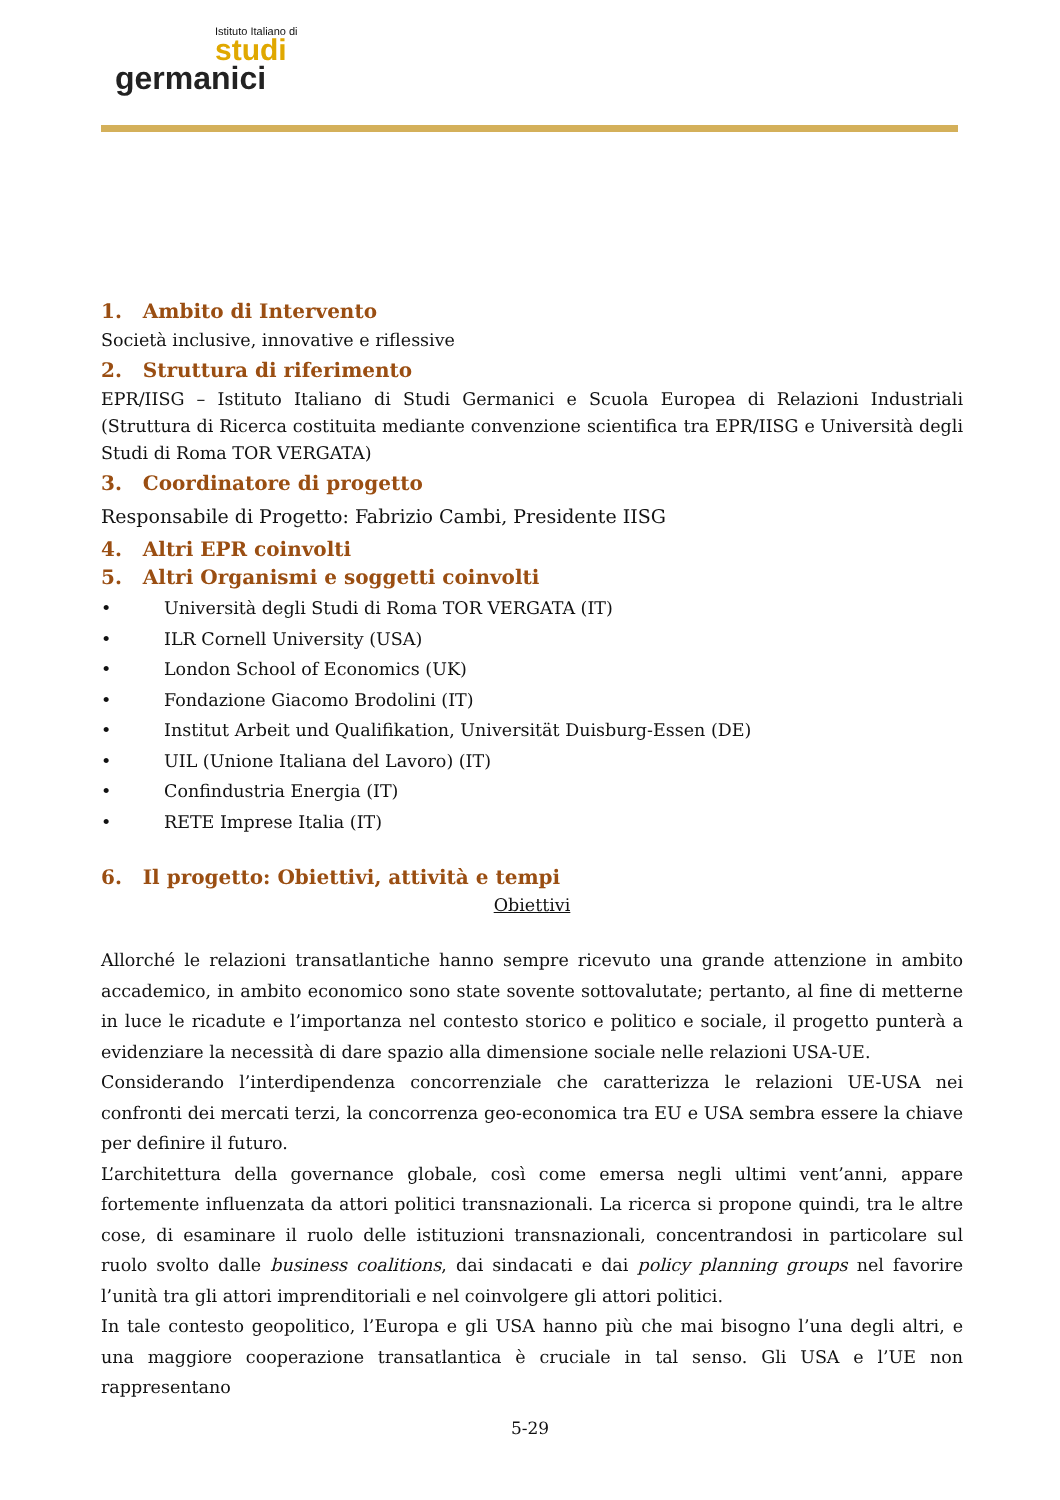Istituto Italiano di
studi
germanici
1. Ambito di Intervento
Società inclusive, innovative e riflessive
2. Struttura di riferimento
EPR/IISG – Istituto Italiano di Studi Germanici e Scuola Europea di Relazioni Industriali (Struttura di Ricerca costituita mediante convenzione scientifica tra EPR/IISG e Università degli Studi di Roma TOR VERGATA)
3. Coordinatore di progetto
Responsabile di Progetto: Fabrizio Cambi, Presidente IISG
4. Altri EPR coinvolti
5. Altri Organismi e soggetti coinvolti
• Università degli Studi di Roma TOR VERGATA (IT)
• ILR Cornell University (USA)
• London School of Economics (UK)
• Fondazione Giacomo Brodolini (IT)
• Institut Arbeit und Qualifikation, Universität Duisburg-Essen (DE)
• UIL (Unione Italiana del Lavoro) (IT)
• Confindustria Energia (IT)
• RETE Imprese Italia (IT)
6. Il progetto: Obiettivi, attività e tempi
Obiettivi
Allorché le relazioni transatlantiche hanno sempre ricevuto una grande attenzione in ambito accademico, in ambito economico sono state sovente sottovalutate; pertanto, al fine di metterne in luce le ricadute e l’importanza nel contesto storico e politico e sociale, il progetto punterà a evidenziare la necessità di dare spazio alla dimensione sociale nelle relazioni USA-UE.
Considerando l’interdipendenza concorrenziale che caratterizza le relazioni UE-USA nei confronti dei mercati terzi, la concorrenza geo-economica tra EU e USA sembra essere la chiave per definire il futuro.
L’architettura della governance globale, così come emersa negli ultimi vent’anni, appare fortemente influenzata da attori politici transnazionali. La ricerca si propone quindi, tra le altre cose, di esaminare il ruolo delle istituzioni transnazionali, concentrandosi in particolare sul ruolo svolto dalle business coalitions, dai sindacati e dai policy planning groups nel favorire l’unità tra gli attori imprenditoriali e nel coinvolgere gli attori politici.
In tale contesto geopolitico, l’Europa e gli USA hanno più che mai bisogno l’una degli altri, e una maggiore cooperazione transatlantica è cruciale in tal senso. Gli USA e l’UE non rappresentano
5-29